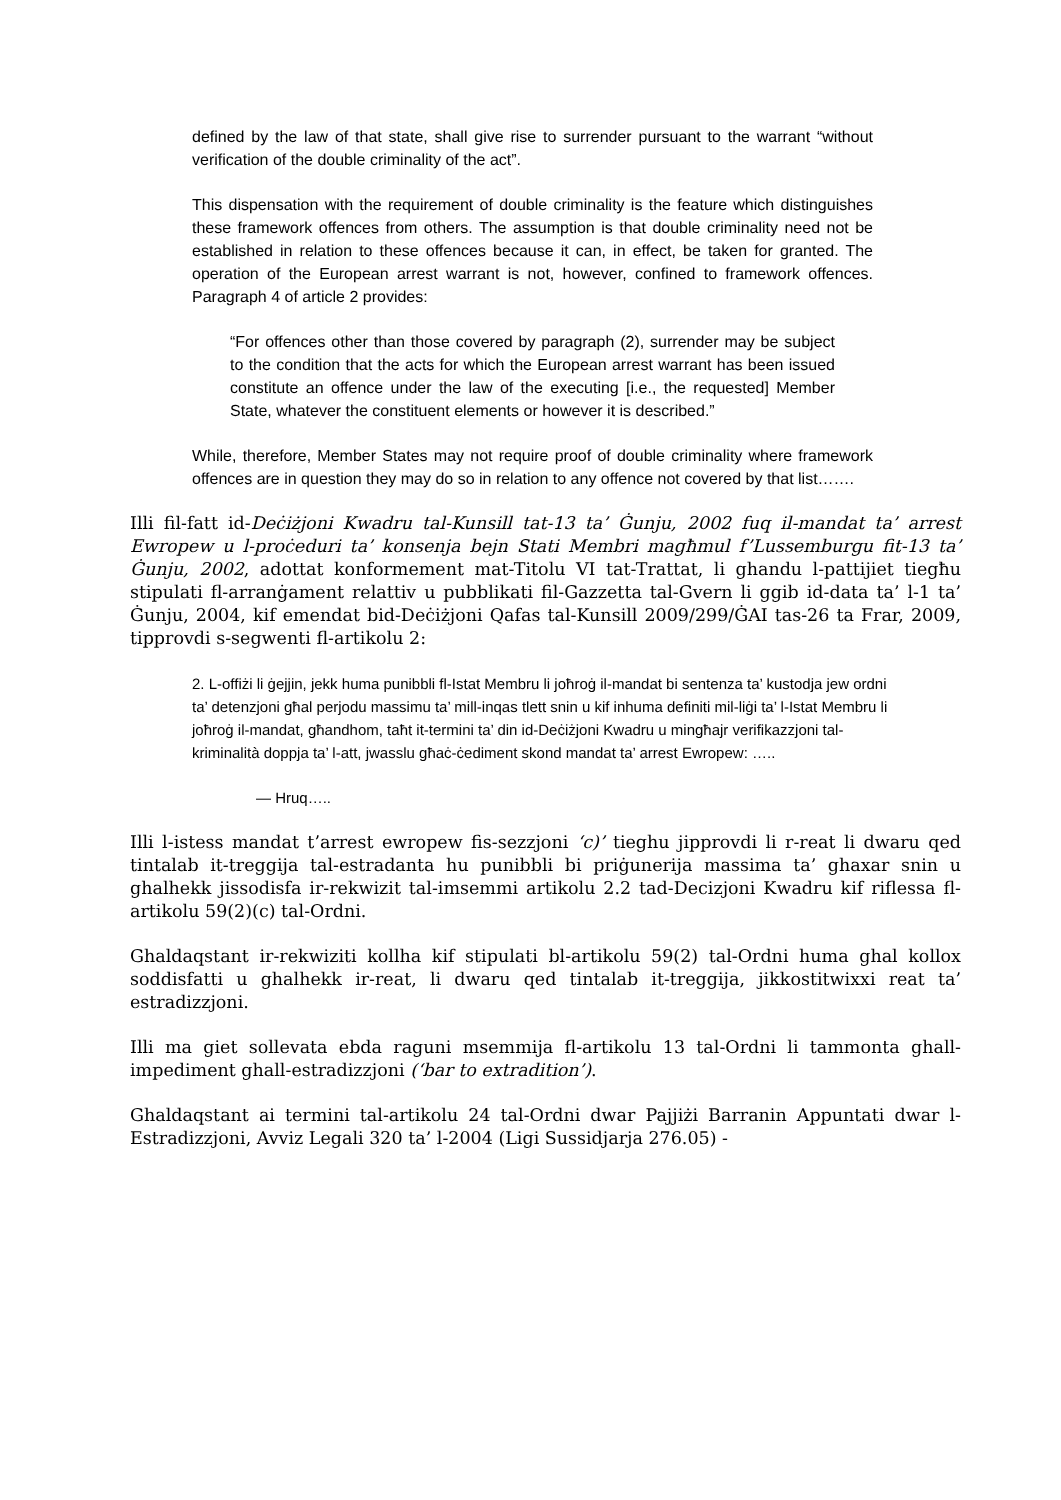defined by the law of that state, shall give rise to surrender pursuant to the warrant “without verification of the double criminality of the act”.
This dispensation with the requirement of double criminality is the feature which distinguishes these framework offences from others. The assumption is that double criminality need not be established in relation to these offences because it can, in effect, be taken for granted. The operation of the European arrest warrant is not, however, confined to framework offences. Paragraph 4 of article 2 provides:
“For offences other than those covered by paragraph (2), surrender may be subject to the condition that the acts for which the European arrest warrant has been issued constitute an offence under the law of the executing [i.e., the requested] Member State, whatever the constituent elements or however it is described.”
While, therefore, Member States may not require proof of double criminality where framework offences are in question they may do so in relation to any offence not covered by that list…….
Illi fil-fatt id-Deċiżjoni Kwadru tal-Kunsill tat-13 ta’ Ġunju, 2002 fuq il-mandat ta’ arrest Ewropew u l-proċeduri ta’ konsenja bejn Stati Membri magħmul f’Lussemburgu fit-13 ta’ Ġunju, 2002, adottat konformement mat-Titolu VI tat-Trattat, li ghandu l-pattijiet tiegħu stipulati fl-arranġament relattiv u pubblikati fil-Gazzetta tal-Gvern li ggib id-data ta’ l-1 ta’ Ġunju, 2004, kif emendat bid-Deċiżjoni Qafas tal-Kunsill 2009/299/ĠAI tas-26 ta Frar, 2009, tipprovdi s-segwenti fl-artikolu 2:
2. L-offiżi li ġejjin, jekk huma punibbli fl-Istat Membru li joħroġ il-mandat bi sentenza ta’ kustodja jew ordni ta’ detenzjoni għal perjodu massimu ta’ mill-inqas tlett snin u kif inhuma definiti mil-liġi ta’ l-Istat Membru li joħroġ il-mandat, għandhom, taħt it-termini ta’ din id-Deċiżjoni Kwadru u mingħajr verifikazzjoni tal-kriminalità doppja ta’ l-att, jwasslu għaċ-ċediment skond mandat ta’ arrest Ewropew: …..
— Hruq…..
Illi l-istess mandat t’arrest ewropew fis-sezzjoni ‘c)’ tieghu jipprovdi li r-reat li dwaru qed tintalab it-treggija tal-estradanta hu punibbli bi priġunerija massima ta’ ghaxar snin u ghalhekk jissodisfa ir-rekwizit tal-imsemmi artikolu 2.2 tad-Decizjoni Kwadru kif riflessa fl-artikolu 59(2)(c) tal-Ordni.
Ghaldaqstant ir-rekwiziti kollha kif stipulati bl-artikolu 59(2) tal-Ordni huma ghal kollox soddisfatti u ghalhekk ir-reat, li dwaru qed tintalab it-treggija, jikkostitwixxi reat ta’ estradizzjoni.
Illi ma giet sollevata ebda raguni msemmija fl-artikolu 13 tal-Ordni li tammonta ghall-impediment ghall-estradizzjoni (‘bar to extradition’).
Ghaldaqstant ai termini tal-artikolu 24 tal-Ordni dwar Pajjiżi Barranin Appuntati dwar l-Estradizzjoni, Avviz Legali 320 ta’ l-2004 (Ligi Sussidjarja 276.05) -